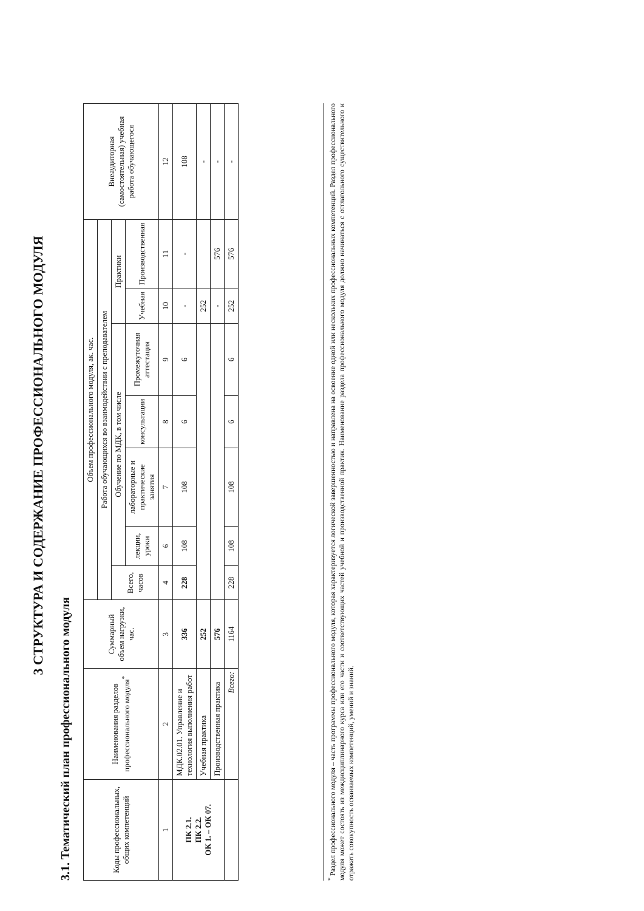3 СТРУКТУРА И СОДЕРЖАНИЕ ПРОФЕССИОНАЛЬНОГО МОДУЛЯ
3.1. Тематический план профессионального модуля
| Коды профессиональных, общих компетенций | Наименования разделов профессионального модуля<sup>*</sup> | Суммарный объем нагрузки, час. | Объем профессионального модуля, ак. час. | | | | | | | Внеаудиторная (самостоятельная) учебная работа обучающегося |
| --- | --- | --- | --- | --- | --- | --- | --- | --- | --- | --- |
| | | | Работа обучающихся во взаимодействии с преподавателем | | | | | | | |
| | | | Всего, часов | Обучение по МДК, в том числе | | | | Практики | | |
| | | | | лекции, уроки | лабораторные и практические занятия | консультации | Промежуточная аттестация | Учебная | Производственная | |
| 1 | 2 | 3 | 4 | 6 | 7 | 8 | 9 | 10 | 11 | 12 |
| ПК 2.1. ПК 2.2. ОК 1. – ОК 07. | МДК.02.01. Управление и технология выполнения работ | 336 | 228 | 108 | 108 | 6 | 6 | - | - | 108 |
| | Учебная практика | 252 | | | | | | 252 | | - |
| | Производственная практика | 576 | | | | | | - | 576 | - |
| | Всего: | 1164 | 228 | 108 | 108 | 6 | 6 | 252 | 576 | - |
<sup>*</sup> Раздел профессионального модуля – часть программы профессионального модуля, которая характеризуется логической завершенностью и направлена на освоение одной или нескольких профессиональных компетенций. Раздел профессионального модуля может состоять из междисциплинарного курса или его части и соответствующих частей учебной и производственной практик. Наименование раздела профессионального модуля должно начинаться с отглагольного существительного и отражать совокупность осваиваемых компетенций, умений и знаний.